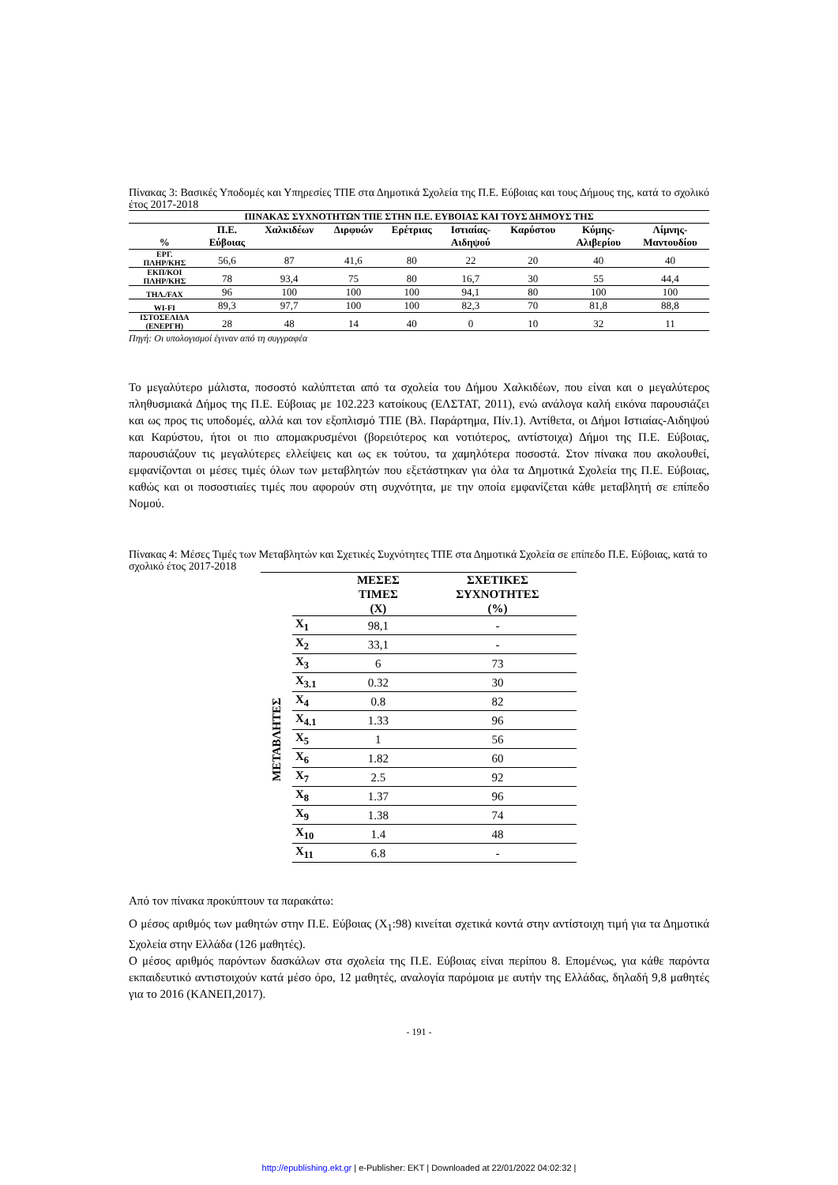Πίνακας 3: Βασικές Υποδομές και Υπηρεσίες ΤΠΕ στα Δημοτικά Σχολεία της Π.Ε. Εύβοιας και τους Δήμους της, κατά το σχολικό έτος 2017-2018
| ΠΙΝΑΚΑΣ ΣΥΧΝΟΤΗΤΩΝ ΤΠΕ ΣΤΗΝ Π.Ε. ΕΥΒΟΙΑΣ ΚΑΙ ΤΟΥΣ ΔΗΜΟΥΣ ΤΗΣ | | | | | | | | |
| --- | --- | --- | --- | --- | --- | --- | --- | --- |
| % | Π.Ε. Εύβοιας | Χαλκιδέων | Διρφυών | Ερέτριας | Ιστιαίας- Αιδηψού | Καρύστου | Κύμης- Αλιβερίου | Λίμνης- Μαντουδίου |
| ΕΡΓ. ΠΛΗΡ/ΚΗΣ | 56,6 | 87 | 41,6 | 80 | 22 | 20 | 40 | 40 |
| ΕΚΠ/ΚΟΙ ΠΛΗΡ/ΚΗΣ | 78 | 93,4 | 75 | 80 | 16,7 | 30 | 55 | 44,4 |
| ΤΗΛ./FAX | 96 | 100 | 100 | 100 | 94,1 | 80 | 100 | 100 |
| WI-FI | 89,3 | 97,7 | 100 | 100 | 82,3 | 70 | 81,8 | 88,8 |
| ΙΣΤΟΣΕΛΙΔΑ (ΕΝΕΡΓΗ) | 28 | 48 | 14 | 40 | 0 | 10 | 32 | 11 |
Πηγή: Οι υπολογισμοί έγιναν από τη συγγραφέα
Το μεγαλύτερο μάλιστα, ποσοστό καλύπτεται από τα σχολεία του Δήμου Χαλκιδέων, που είναι και ο μεγαλύτερος πληθυσμιακά Δήμος της Π.Ε. Εύβοιας με 102.223 κατοίκους (ΕΛΣΤΑΤ, 2011), ενώ ανάλογα καλή εικόνα παρουσιάζει και ως προς τις υποδομές, αλλά και τον εξοπλισμό ΤΠΕ (Βλ. Παράρτημα, Πίν.1). Αντίθετα, οι Δήμοι Ιστιαίας-Αιδηψού και Καρύστου, ήτοι οι πιο απομακρυσμένοι (βορειότερος και νοτιότερος, αντίστοιχα) Δήμοι της Π.Ε. Εύβοιας, παρουσιάζουν τις μεγαλύτερες ελλείψεις και ως εκ τούτου, τα χαμηλότερα ποσοστά. Στον πίνακα που ακολουθεί, εμφανίζονται οι μέσες τιμές όλων των μεταβλητών που εξετάστηκαν για όλα τα Δημοτικά Σχολεία της Π.Ε. Εύβοιας, καθώς και οι ποσοστιαίες τιμές που αφορούν στη συχνότητα, με την οποία εμφανίζεται κάθε μεταβλητή σε επίπεδο Νομού.
Πίνακας 4: Μέσες Τιμές των Μεταβλητών και Σχετικές Συχνότητες ΤΠΕ στα Δημοτικά Σχολεία σε επίπεδο Π.Ε. Εύβοιας, κατά το σχολικό έτος 2017-2018
| | | ΜΕΣΕΣ ΤΙΜΕΣ (X) | ΣΧΕΤΙΚΕΣ ΣΥΧΝΟΤΗΤΕΣ (%) |
| --- | --- | --- | --- |
| ΜΕΤΑΒΛΗΤΕΣ | X<sub>1</sub> | 98,1 | - |
| | X<sub>2</sub> | 33,1 | - |
| | X<sub>3</sub> | 6 | 73 |
| | X<sub>3.1</sub> | 0.32 | 30 |
| | X<sub>4</sub> | 0.8 | 82 |
| | X<sub>4.1</sub> | 1.33 | 96 |
| | X<sub>5</sub> | 1 | 56 |
| | X<sub>6</sub> | 1.82 | 60 |
| | X<sub>7</sub> | 2.5 | 92 |
| | X<sub>8</sub> | 1.37 | 96 |
| | X<sub>9</sub> | 1.38 | 74 |
| | X<sub>10</sub> | 1.4 | 48 |
| | X<sub>11</sub> | 6.8 | - |
Από τον πίνακα προκύπτουν τα παρακάτω:
Ο μέσος αριθμός των μαθητών στην Π.Ε. Εύβοιας (X<sub>1</sub>:98) κινείται σχετικά κοντά στην αντίστοιχη τιμή για τα Δημοτικά Σχολεία στην Ελλάδα (126 μαθητές).
Ο μέσος αριθμός παρόντων δασκάλων στα σχολεία της Π.Ε. Εύβοιας είναι περίπου 8. Επομένως, για κάθε παρόντα εκπαιδευτικό αντιστοιχούν κατά μέσο όρο, 12 μαθητές, αναλογία παρόμοια με αυτήν της Ελλάδας, δηλαδή 9,8 μαθητές για το 2016 (ΚΑΝΕΠ,2017).
- 191 -
http://epublishing.ekt.gr | e-Publisher: EKT | Downloaded at 22/01/2022 04:02:32 |